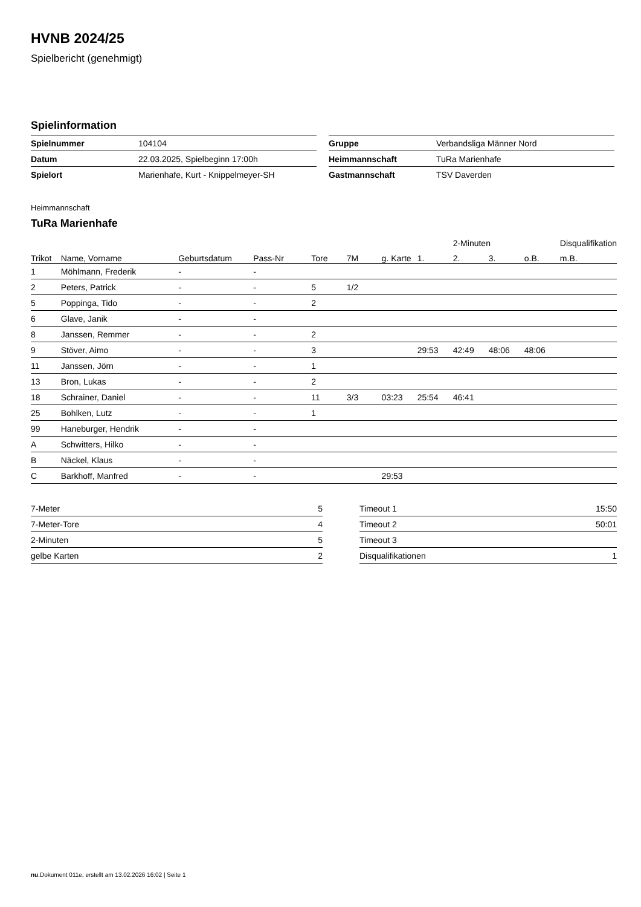HVNB 2024/25
Spielbericht (genehmigt)
Spielinformation
| Spielnummer | 104104 |
| Datum | 22.03.2025, Spielbeginn 17:00h |
| Spielort | Marienhafe, Kurt - Knippelmeyer-SH |
| Gruppe | Verbandsliga Männer Nord |
| Heimmannschaft | TuRa Marienhafe |
| Gastmannschaft | TSV Daverden |
Heimmannschaft
TuRa Marienhafe
| | | | | | | | | 2-Minuten | | | Disqualifikation |
| --- | --- | --- | --- | --- | --- | --- | --- | --- | --- | --- | --- |
| Trikot | Name, Vorname | Geburtsdatum | Pass-Nr | Tore | 7M | g. Karte | 1. | 2. | 3. | o.B. | m.B. |
| 1 | Möhlmann, Frederik | - | - | | | | | | | | |
| 2 | Peters, Patrick | - | - | 5 | 1/2 | | | | | | |
| 5 | Poppinga, Tido | - | - | 2 | | | | | | | |
| 6 | Glave, Janik | - | - | | | | | | | | |
| 8 | Janssen, Remmer | - | - | 2 | | | | | | | |
| 9 | Stöver, Aimo | - | - | 3 | | | 29:53 | 42:49 | 48:06 | 48:06 | |
| 11 | Janssen, Jörn | - | - | 1 | | | | | | | |
| 13 | Bron, Lukas | - | - | 2 | | | | | | | |
| 18 | Schrainer, Daniel | - | - | 11 | 3/3 | 03:23 | 25:54 | 46:41 | | | |
| 25 | Bohlken, Lutz | - | - | 1 | | | | | | | |
| 99 | Haneburger, Hendrik | - | - | | | | | | | | |
| A | Schwitters, Hilko | - | - | | | | | | | | |
| B | Näckel, Klaus | - | - | | | | | | | | |
| C | Barkhoff, Manfred | - | - | | | 29:53 | | | | | |
| 7-Meter | 5 |
| 7-Meter-Tore | 4 |
| 2-Minuten | 5 |
| gelbe Karten | 2 |
| Timeout 1 | 15:50 |
| Timeout 2 | 50:01 |
| Timeout 3 | |
| Disqualifikationen | 1 |
nu.Dokument 011e, erstellt am 13.02.2026 16:02 | Seite 1